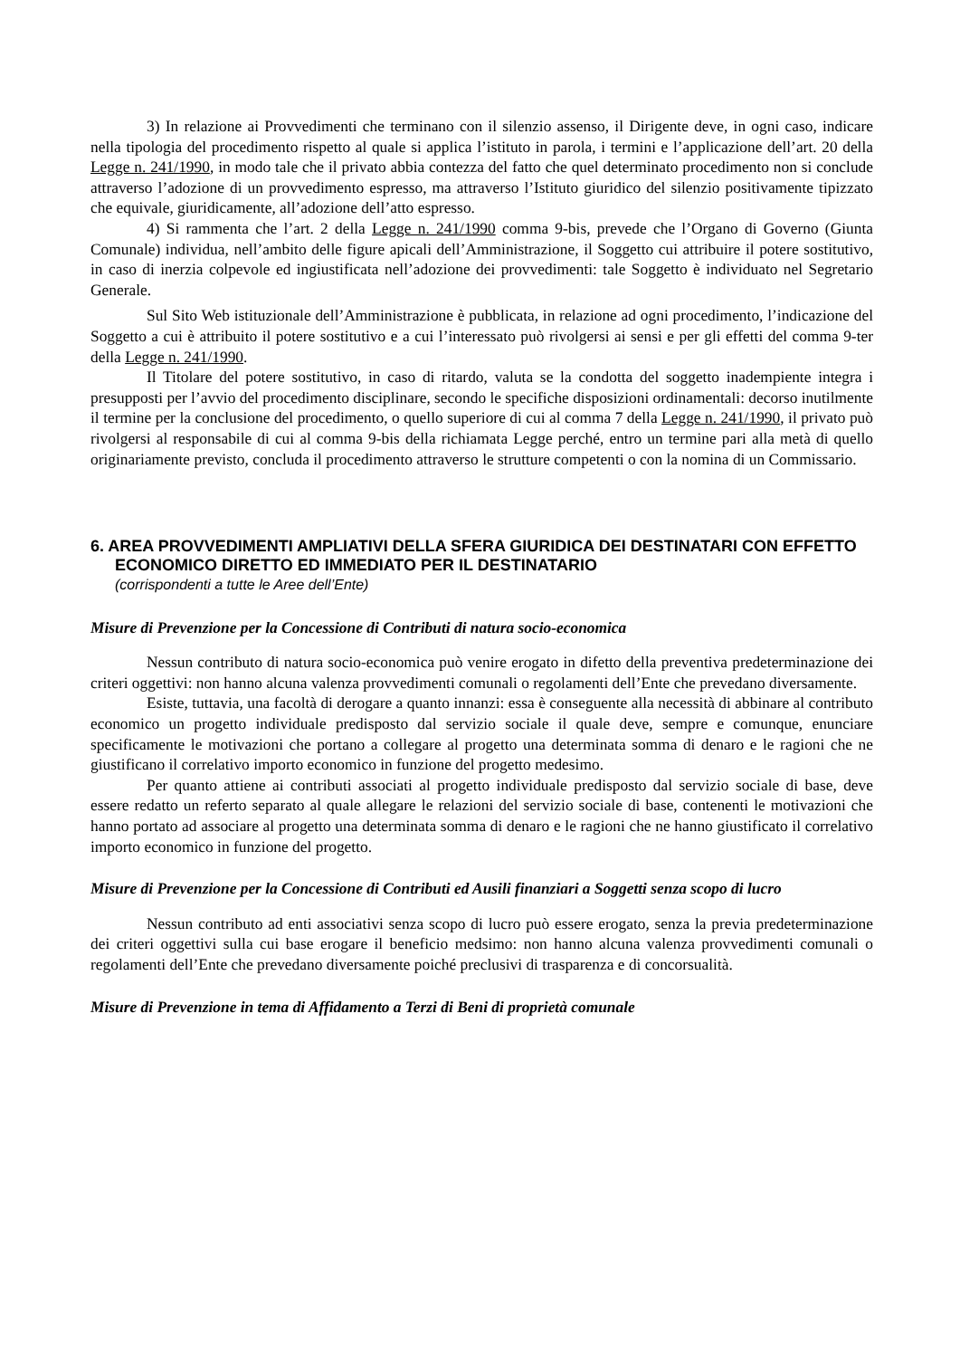3) In relazione ai Provvedimenti che terminano con il silenzio assenso, il Dirigente deve, in ogni caso, indicare nella tipologia del procedimento rispetto al quale si applica l’istituto in parola, i termini e l’applicazione dell’art. 20 della Legge n. 241/1990, in modo tale che il privato abbia contezza del fatto che quel determinato procedimento non si conclude attraverso l’adozione di un provvedimento espresso, ma attraverso l’Istituto giuridico del silenzio positivamente tipizzato che equivale, giuridicamente, all’adozione dell’atto espresso.
4) Si rammenta che l’art. 2 della Legge n. 241/1990 comma 9-bis, prevede che l’Organo di Governo (Giunta Comunale) individua, nell’ambito delle figure apicali dell’Amministrazione, il Soggetto cui attribuire il potere sostitutivo, in caso di inerzia colpevole ed ingiustificata nell’adozione dei provvedimenti: tale Soggetto è individuato nel Segretario Generale.
Sul Sito Web istituzionale dell’Amministrazione è pubblicata, in relazione ad ogni procedimento, l’indicazione del Soggetto a cui è attribuito il potere sostitutivo e a cui l’interessato può rivolgersi ai sensi e per gli effetti del comma 9-ter della Legge n. 241/1990.
Il Titolare del potere sostitutivo, in caso di ritardo, valuta se la condotta del soggetto inadempiente integra i presupposti per l’avvio del procedimento disciplinare, secondo le specifiche disposizioni ordinamentali: decorso inutilmente il termine per la conclusione del procedimento, o quello superiore di cui al comma 7 della Legge n. 241/1990, il privato può rivolgersi al responsabile di cui al comma 9-bis della richiamata Legge perché, entro un termine pari alla metà di quello originariamente previsto, concluda il procedimento attraverso le strutture competenti o con la nomina di un Commissario.
6. AREA PROVVEDIMENTI AMPLIATIVI DELLA SFERA GIURIDICA DEI DESTINATARI CON EFFETTO ECONOMICO DIRETTO ED IMMEDIATO PER IL DESTINATARIO
(corrispondenti a tutte le Aree dell’Ente)
Misure di Prevenzione per la Concessione di Contributi di natura socio-economica
Nessun contributo di natura socio-economica può venire erogato in difetto della preventiva predeterminazione dei criteri oggettivi: non hanno alcuna valenza provvedimenti comunali o regolamenti dell’Ente che prevedano diversamente.
Esiste, tuttavia, una facoltà di derogare a quanto innanzi: essa è conseguente alla necessità di abbinare al contributo economico un progetto individuale predisposto dal servizio sociale il quale deve, sempre e comunque, enunciare specificamente le motivazioni che portano a collegare al progetto una determinata somma di denaro e le ragioni che ne giustificano il correlativo importo economico in funzione del progetto medesimo.
Per quanto attiene ai contributi associati al progetto individuale predisposto dal servizio sociale di base, deve essere redatto un referto separato al quale allegare le relazioni del servizio sociale di base, contenenti le motivazioni che hanno portato ad associare al progetto una determinata somma di denaro e le ragioni che ne hanno giustificato il correlativo importo economico in funzione del progetto.
Misure di Prevenzione per la Concessione di Contributi ed Ausili finanziari a Soggetti senza scopo di lucro
Nessun contributo ad enti associativi senza scopo di lucro può essere erogato, senza la previa predeterminazione dei criteri oggettivi sulla cui base erogare il beneficio medsimo: non hanno alcuna valenza provvedimenti comunali o regolamenti dell’Ente che prevedano diversamente poiché preclusivi di trasparenza e di concorsualità.
Misure di Prevenzione in tema di Affidamento a Terzi di Beni di proprietà comunale